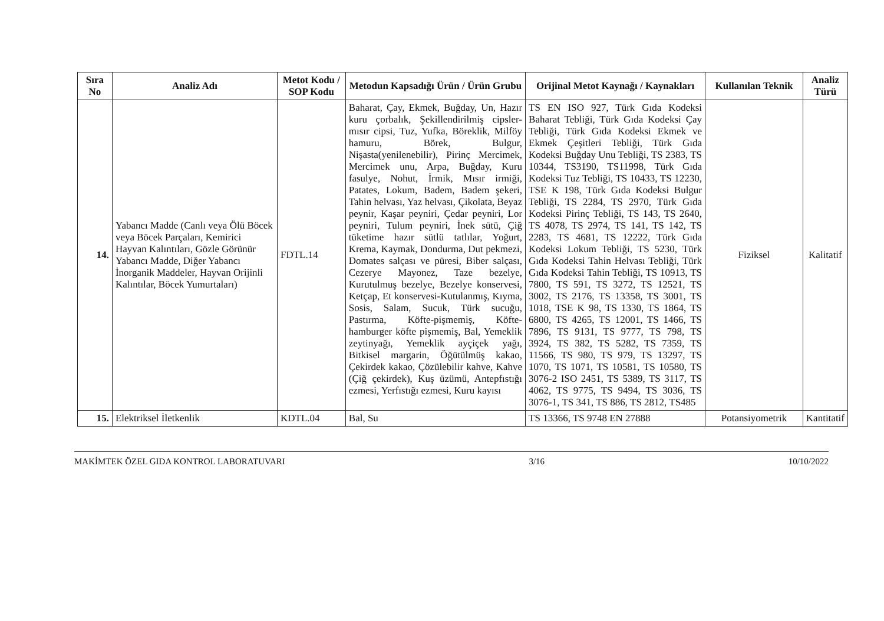| Sıra No | Analiz Adı | Metot Kodu / SOP Kodu | Metodun Kapsadığı Ürün / Ürün Grubu | Orijinal Metot Kaynağı / Kaynakları | Kullanılan Teknik | Analiz Türü |
| --- | --- | --- | --- | --- | --- | --- |
| 14. | Yabancı Madde (Canlı veya Ölü Böcek veya Böcek Parçaları, Kemirici Hayvan Kalıntıları, Gözle Görünür Yabancı Madde, Diğer Yabancı İnorganik Maddeler, Hayvan Orijinli Kalıntılar, Böcek Yumurtaları) | FDTL.14 | Baharat, Çay, Ekmek, Buğday, Un, Hazır kuru çorbalık, Şekillendirilmiş cipsler-mısır cipsi, Tuz, Yufka, Böreklik, Milföy hamuru, Börek, Bulgur, Nişasta(yenilenebilir), Pirinç Mercimek, Mercimek unu, Arpa, Buğday, Kuru fasulye, Nohut, İrmik, Mısır irmiği, Patates, Lokum, Badem, Badem şekeri, Tahin helvası, Yaz helvası, Çikolata, Beyaz peynir, Kaşar peyniri, Çedar peyniri, Lor peyniri, Tulum peyniri, İnek sütü, Çiğ tüketime hazır sütlü tatlılar, Yoğurt, Krema, Kaymak, Dondurma, Dut pekmezi, Domates salçası ve püresi, Biber salçası, Cezerye Mayonez, Taze bezelye, Kurutulmuş bezelye, Bezelye konservesi, Ketçap, Et konservesi-Kutulanmış, Kıyma, Sosis, Salam, Sucuk, Türk sucuğu, Pastırma, Köfte-pişmemiş, Köfte-hamburger köfte pişmemiş, Bal, Yemeklik zeytinyağı, Yemeklik ayçiçek yağı, Bitkisel margarin, Öğütülmüş kakao, Çekirdek kakao, Çözülebilir kahve, Kahve (Çiğ çekirdek), Kuş üzümü, Antepfıstığı ezmesi, Yerfıstığı ezmesi, Kuru kayısı | TS EN ISO 927, Türk Gıda Kodeksi Baharat Tebliği, Türk Gıda Kodeksi Çay Tebliği, Türk Gıda Kodeksi Ekmek ve Ekmek Çeşitleri Tebliği, Türk Gıda Kodeksi Buğday Unu Tebliği, TS 2383, TS 10344, TS3190, TS11998, Türk Gıda Kodeksi Tuz Tebliği, TS 10433, TS 12230, TSE K 198, Türk Gıda Kodeksi Bulgur Tebliği, TS 2284, TS 2970, Türk Gıda Kodeksi Pirinç Tebliği, TS 143, TS 2640, TS 4078, TS 2974, TS 141, TS 142, TS 2283, TS 4681, TS 12222, Türk Gıda Kodeksi Lokum Tebliği, TS 5230, Türk Gıda Kodeksi Tahin Helvası Tebliği, Türk Gıda Kodeksi Tahin Tebliği, TS 10913, TS 7800, TS 591, TS 3272, TS 12521, TS 3002, TS 2176, TS 13358, TS 3001, TS 1018, TSE K 98, TS 1330, TS 1864, TS 6800, TS 4265, TS 12001, TS 1466, TS 7896, TS 9131, TS 9777, TS 798, TS 3924, TS 382, TS 5282, TS 7359, TS 11566, TS 980, TS 979, TS 13297, TS 1070, TS 1071, TS 10581, TS 10580, TS 3076-2 ISO 2451, TS 5389, TS 3117, TS 4062, TS 9775, TS 9494, TS 3036, TS 3076-1, TS 341, TS 886, TS 2812, TS485 | Fiziksel | Kalitatif |
| 15. | Elektriksel İletkenlik | KDTL.04 | Bal, Su | TS 13366, TS 9748 EN 27888 | Potansiyometrik | Kantitatif |
MAKİMTEK ÖZEL GIDA KONTROL LABORATUVARI 3/16 10/10/2022